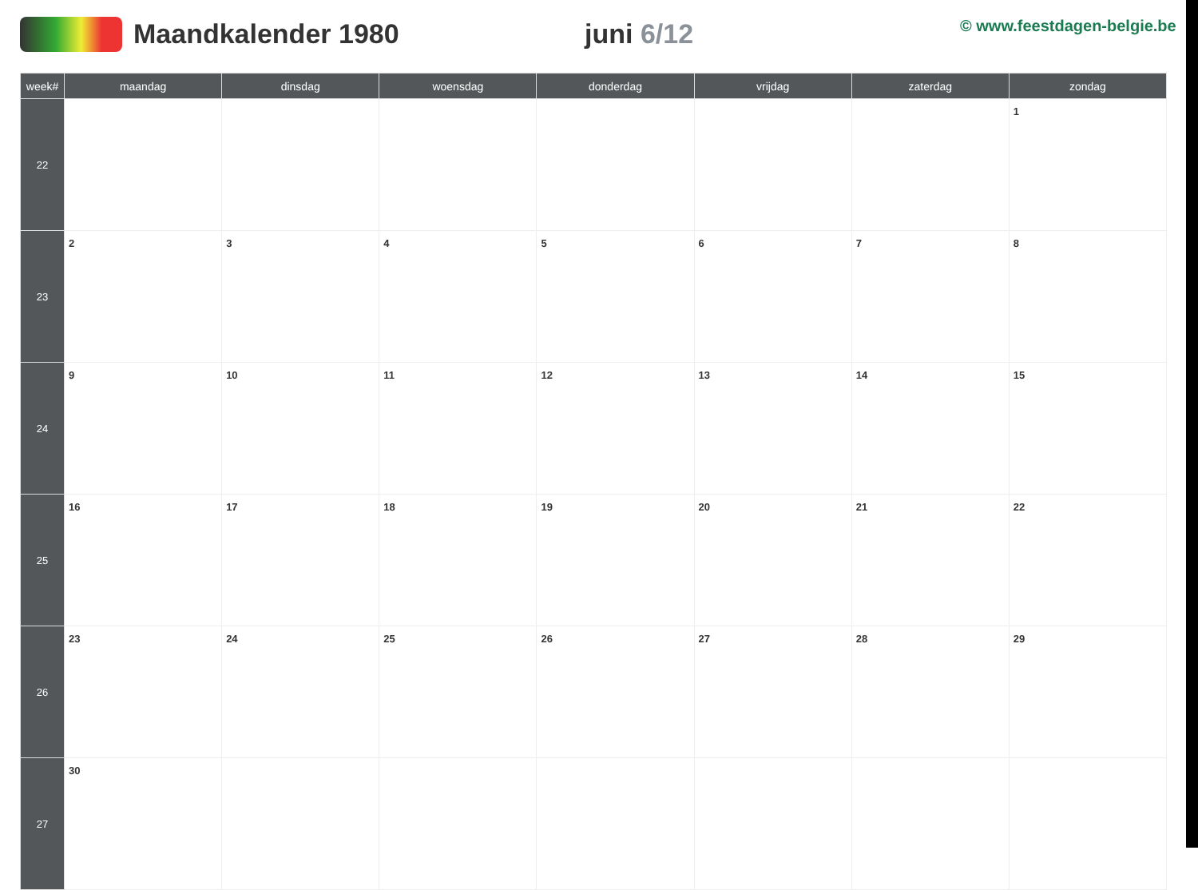Maandkalender 1980 juni 6/12
© www.feestdagen-belgie.be
| week# | maandag | dinsdag | woensdag | donderdag | vrijdag | zaterdag | zondag |
| --- | --- | --- | --- | --- | --- | --- | --- |
| 22 | | | | | | | 1 |
| 23 | 2 | 3 | 4 | 5 | 6 | 7 | 8 |
| 24 | 9 | 10 | 11 | 12 | 13 | 14 | 15 |
| 25 | 16 | 17 | 18 | 19 | 20 | 21 | 22 |
| 26 | 23 | 24 | 25 | 26 | 27 | 28 | 29 |
| 27 | 30 | | | | | | |